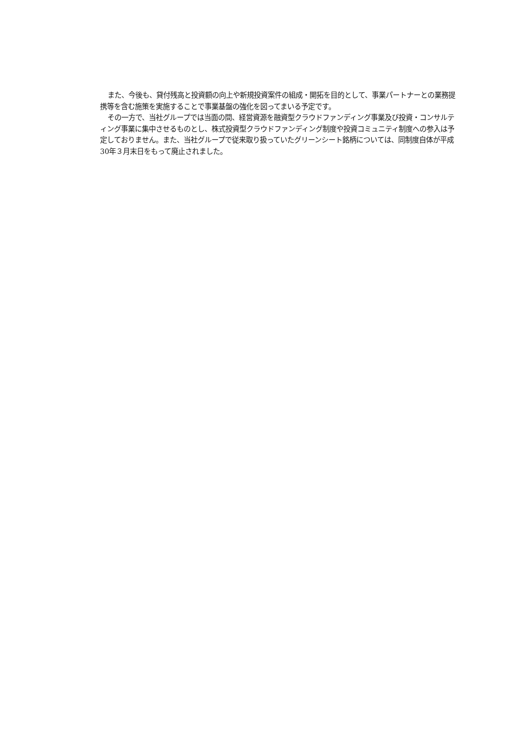また、今後も、貸付残高と投資額の向上や新規投資案件の組成・開拓を目的として、事業パートナーとの業務提携等を含む施策を実施することで事業基盤の強化を図ってまいる予定です。
その一方で、当社グループでは当面の間、経営資源を融資型クラウドファンディング事業及び投資・コンサルティング事業に集中させるものとし、株式投資型クラウドファンディング制度や投資コミュニティ制度への参入は予定しておりません。また、当社グループで従来取り扱っていたグリーンシート銘柄については、同制度自体が平成30年３月末日をもって廃止されました。